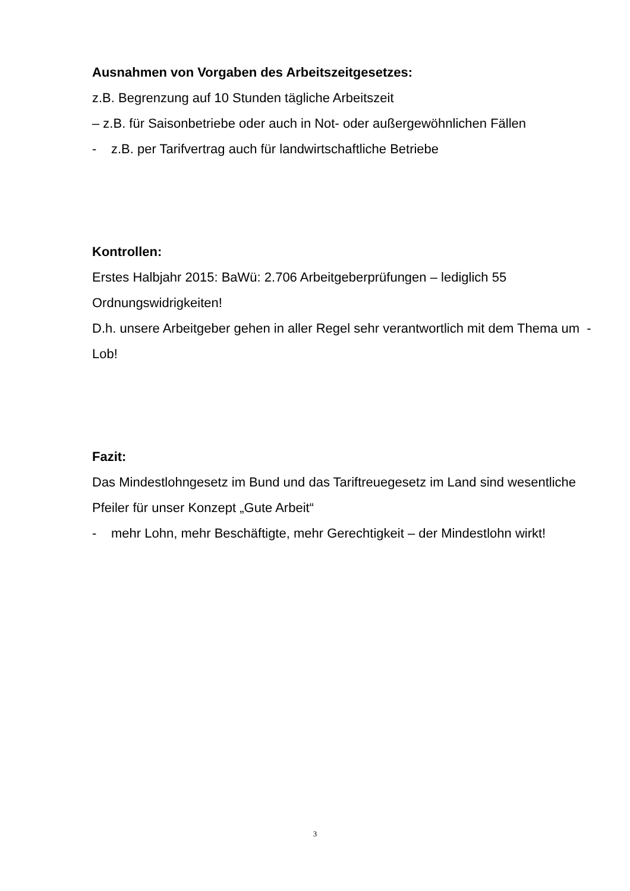Ausnahmen von Vorgaben des Arbeitszeitgesetzes:
z.B. Begrenzung auf 10 Stunden tägliche Arbeitszeit
– z.B. für Saisonbetriebe oder auch in Not- oder außergewöhnlichen Fällen
- z.B. per Tarifvertrag auch für landwirtschaftliche Betriebe
Kontrollen:
Erstes Halbjahr 2015: BaWü: 2.706 Arbeitgeberprüfungen – lediglich 55 Ordnungswidrigkeiten!
D.h. unsere Arbeitgeber gehen in aller Regel sehr verantwortlich mit dem Thema um - Lob!
Fazit:
Das Mindestlohngesetz im Bund und das Tariftreuegesetz im Land sind wesentliche Pfeiler für unser Konzept „Gute Arbeit“
- mehr Lohn, mehr Beschäftigte, mehr Gerechtigkeit – der Mindestlohn wirkt!
3